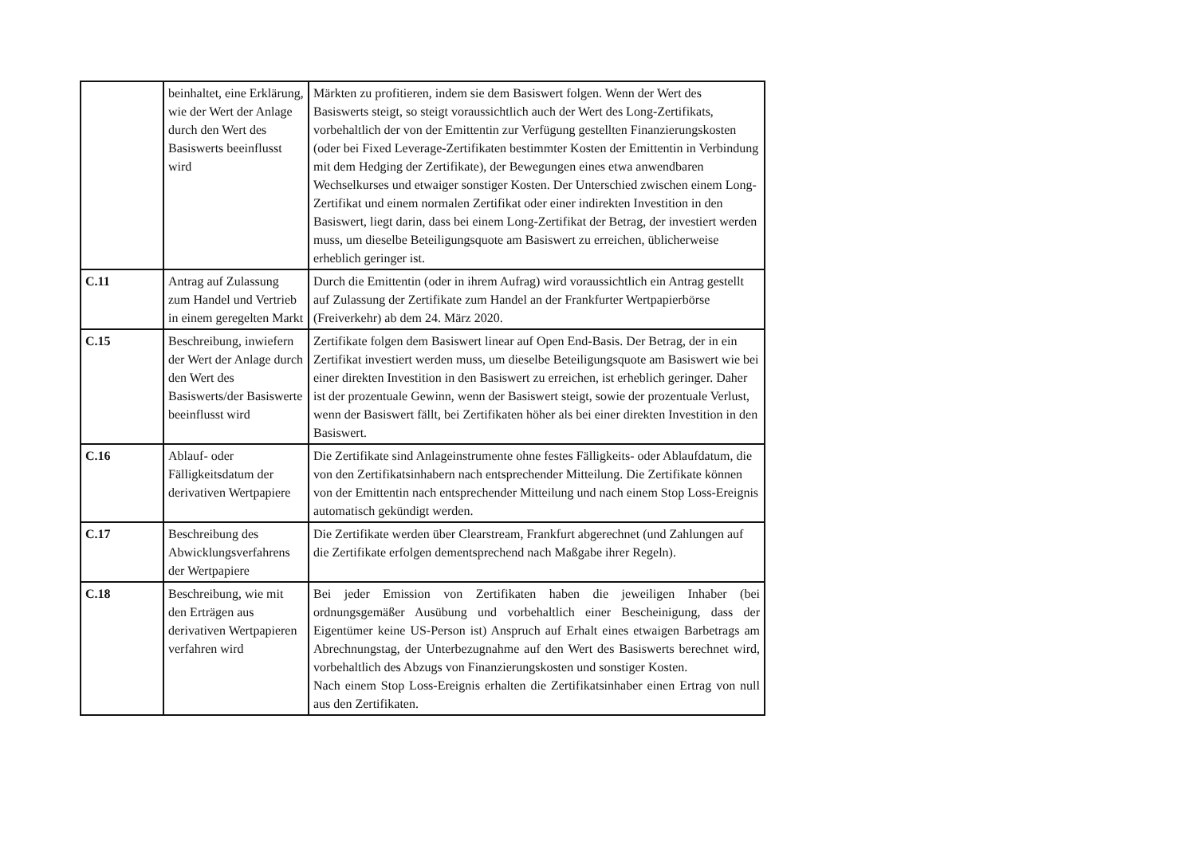| | beinhaltet, eine Erklärung, wie der Wert der Anlage durch den Wert des Basiswerts beeinflusst wird | Märkten zu profitieren, indem sie dem Basiswert folgen. Wenn der Wert des Basiswerts steigt, so steigt voraussichtlich auch der Wert des Long-Zertifikats, vorbehaltlich der von der Emittentin zur Verfügung gestellten Finanzierungskosten (oder bei Fixed Leverage-Zertifikaten bestimmter Kosten der Emittentin in Verbindung mit dem Hedging der Zertifikate), der Bewegungen eines etwa anwendbaren Wechselkurses und etwaiger sonstiger Kosten. Der Unterschied zwischen einem Long-Zertifikat und einem normalen Zertifikat oder einer indirekten Investition in den Basiswert, liegt darin, dass bei einem Long-Zertifikat der Betrag, der investiert werden muss, um dieselbe Beteiligungsquote am Basiswert zu erreichen, üblicherweise erheblich geringer ist. |
| C.11 | Antrag auf Zulassung zum Handel und Vertrieb in einem geregelten Markt | Durch die Emittentin (oder in ihrem Aufrag) wird voraussichtlich ein Antrag gestellt auf Zulassung der Zertifikate zum Handel an der Frankfurter Wertpapierbörse (Freiverkehr) ab dem 24. März 2020. |
| C.15 | Beschreibung, inwiefern der Wert der Anlage durch den Wert des Basiswerts/der Basiswerte beeinflusst wird | Zertifikate folgen dem Basiswert linear auf Open End-Basis. Der Betrag, der in ein Zertifikat investiert werden muss, um dieselbe Beteiligungsquote am Basiswert wie bei einer direkten Investition in den Basiswert zu erreichen, ist erheblich geringer. Daher ist der prozentuale Gewinn, wenn der Basiswert steigt, sowie der prozentuale Verlust, wenn der Basiswert fällt, bei Zertifikaten höher als bei einer direkten Investition in den Basiswert. |
| C.16 | Ablauf- oder Fälligkeitsdatum der derivativen Wertpapiere | Die Zertifikate sind Anlageinstrumente ohne festes Fälligkeits- oder Ablaufdatum, die von den Zertifikatsinhabern nach entsprechender Mitteilung. Die Zertifikate können von der Emittentin nach entsprechender Mitteilung und nach einem Stop Loss-Ereignis automatisch gekündigt werden. |
| C.17 | Beschreibung des Abwicklungsverfahrens der Wertpapiere | Die Zertifikate werden über Clearstream, Frankfurt abgerechnet (und Zahlungen auf die Zertifikate erfolgen dementsprechend nach Maßgabe ihrer Regeln). |
| C.18 | Beschreibung, wie mit den Erträgen aus derivativen Wertpapieren verfahren wird | Bei jeder Emission von Zertifikaten haben die jeweiligen Inhaber (bei ordnungsgemäßer Ausübung und vorbehaltlich einer Bescheinigung, dass der Eigentümer keine US-Person ist) Anspruch auf Erhalt eines etwaigen Barbetrags am Abrechnungstag, der Unterbezugnahme auf den Wert des Basiswerts berechnet wird, vorbehaltlich des Abzugs von Finanzierungskosten und sonstiger Kosten. Nach einem Stop Loss-Ereignis erhalten die Zertifikatsinhaber einen Ertrag von null aus den Zertifikaten. |